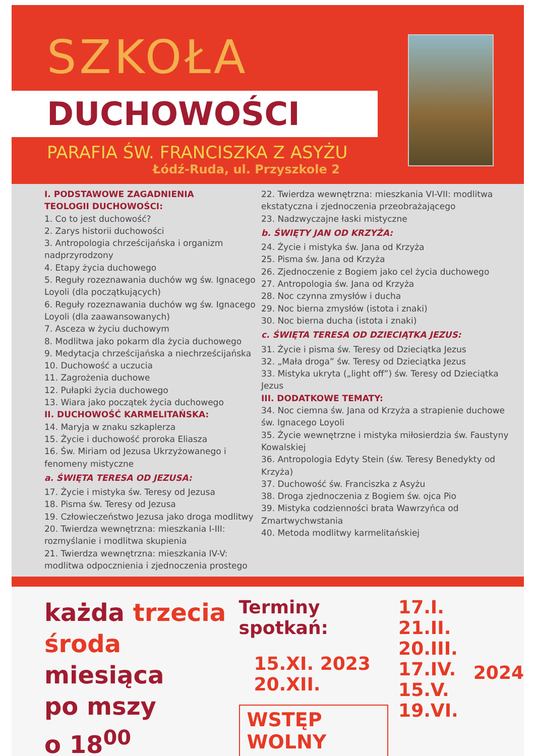SZKOŁA
DUCHOWOŚCI
PARAFIA ŚW. FRANCISZKA Z ASYŻU
Łódź-Ruda, ul. Przyszkole 2
I. PODSTAWOWE ZAGADNIENIA
TEOLOGII DUCHOWOŚCI:
1. Co to jest duchowość?
2. Zarys historii duchowości
3. Antropologia chrześcijańska i organizm nadprzyrodzony
4. Etapy życia duchowego
5. Reguły rozeznawania duchów wg św. Ignacego Loyoli (dla początkujących)
6. Reguły rozeznawania duchów wg św. Ignacego Loyoli (dla zaawansowanych)
7. Asceza w życiu duchowym
8. Modlitwa jako pokarm dla życia duchowego
9. Medytacja chrześcijańska a niechrześcijańska
10. Duchowość a uczucia
11. Zagrożenia duchowe
12. Pułapki życia duchowego
13. Wiara jako początek życia duchowego
II. DUCHOWOŚĆ KARMELITAŃSKA:
14. Maryja w znaku szkaplerza
15. Życie i duchowość proroka Eliasza
16. Św. Miriam od Jezusa Ukrzyżowanego i fenomeny mistyczne
a. ŚWIĘTA TERESA OD JEZUSA:
17. Życie i mistyka św. Teresy od Jezusa
18. Pisma św. Teresy od Jezusa
19. Człowieczeństwo Jezusa jako droga modlitwy
20. Twierdza wewnętrzna: mieszkania I-III: rozmyślanie i modlitwa skupienia
21. Twierdza wewnętrzna: mieszkania IV-V: modlitwa odpocznienia i zjednoczenia prostego
22. Twierdza wewnętrzna: mieszkania VI-VII: modlitwa ekstatyczna i zjednoczenia przeobrażającego
23. Nadzwyczajne łaski mistyczne
b. ŚWIĘTY JAN OD KRZYŻA:
24. Życie i mistyka św. Jana od Krzyża
25. Pisma św. Jana od Krzyża
26. Zjednoczenie z Bogiem jako cel życia duchowego
27. Antropologia św. Jana od Krzyża
28. Noc czynna zmysłów i ducha
29. Noc bierna zmysłów (istota i znaki)
30. Noc bierna ducha (istota i znaki)
c. ŚWIĘTA TERESA OD DZIECIĄTKA JEZUS:
31. Życie i pisma św. Teresy od Dzieciątka Jezus
32. „Mała droga” św. Teresy od Dzieciątka Jezus
33. Mistyka ukryta („light off”) św. Teresy od Dzieciątka Jezus
III. DODATKOWE TEMATY:
34. Noc ciemna św. Jana od Krzyża a strapienie duchowe św. Ignacego Loyoli
35. Życie wewnętrzne i mistyka miłosierdzia św. Faustyny Kowalskiej
36. Antropologia Edyty Stein (św. Teresy Benedykty od Krzyża)
37. Duchowość św. Franciszka z Asyżu
38. Droga zjednoczenia z Bogiem św. ojca Pio
39. Mistyka codzienności brata Wawrzyńca od Zmartwychwstania
40. Metoda modlitwy karmelitańskiej
każda trzecia
środa miesiąca
po mszy
o 18<sup>00</sup>
Terminy spotkań:
15.XI. 2023
20.XII.
WSTĘP WOLNY
17.I.
21.II.
20.III.
17.IV.
15.V.
19.VI.
2024